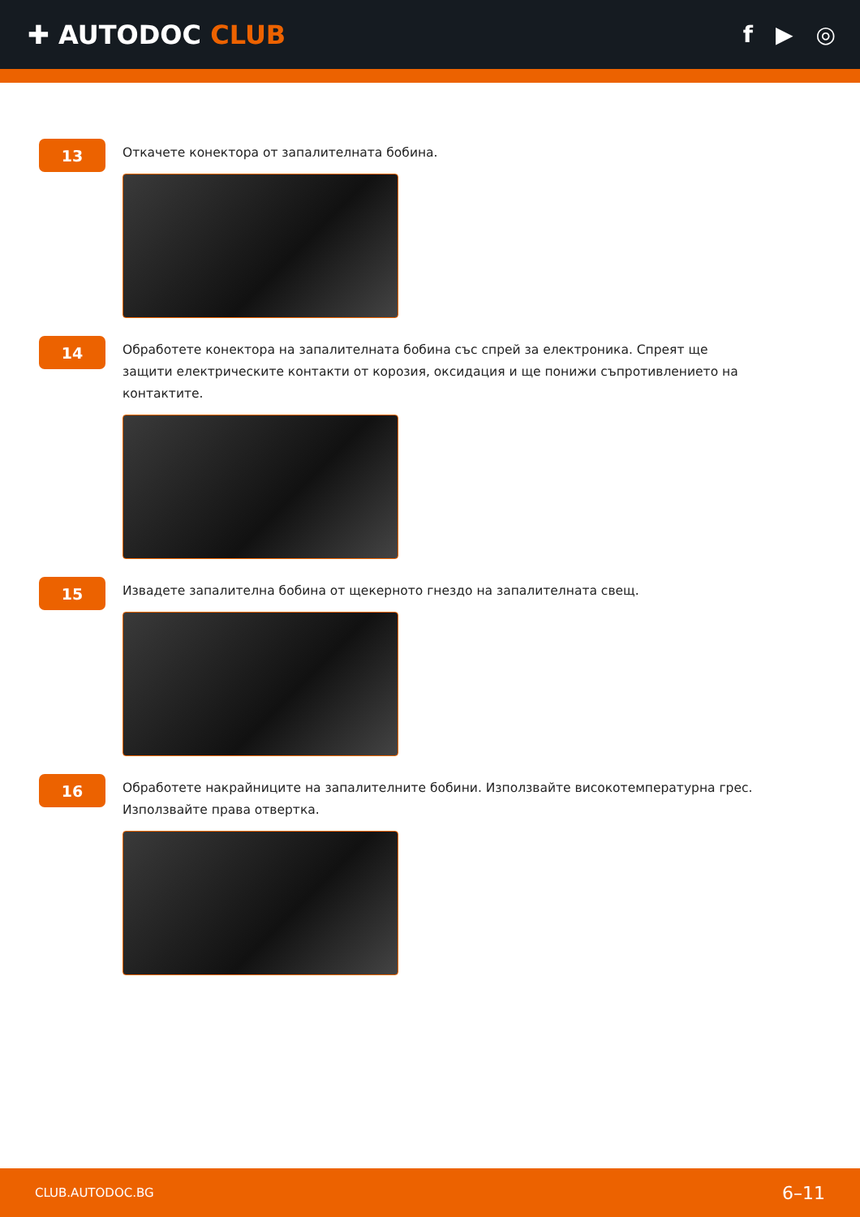✚ AUTODOC CLUB f ▶ ◎
13
Откачете конектора от запалителната бобина.
14
Обработете конектора на запалителната бобина със спрей за електроника. Спреят ще защити електрическите контакти от корозия, оксидация и ще понижи съпротивлението на контактите.
15
Извадете запалителна бобина от щекерното гнездо на запалителната свещ.
16
Обработете накрайниците на запалителните бобини. Използвайте високотемпературна грес. Използвайте права отвертка.
CLUB.AUTODOC.BG 6–11